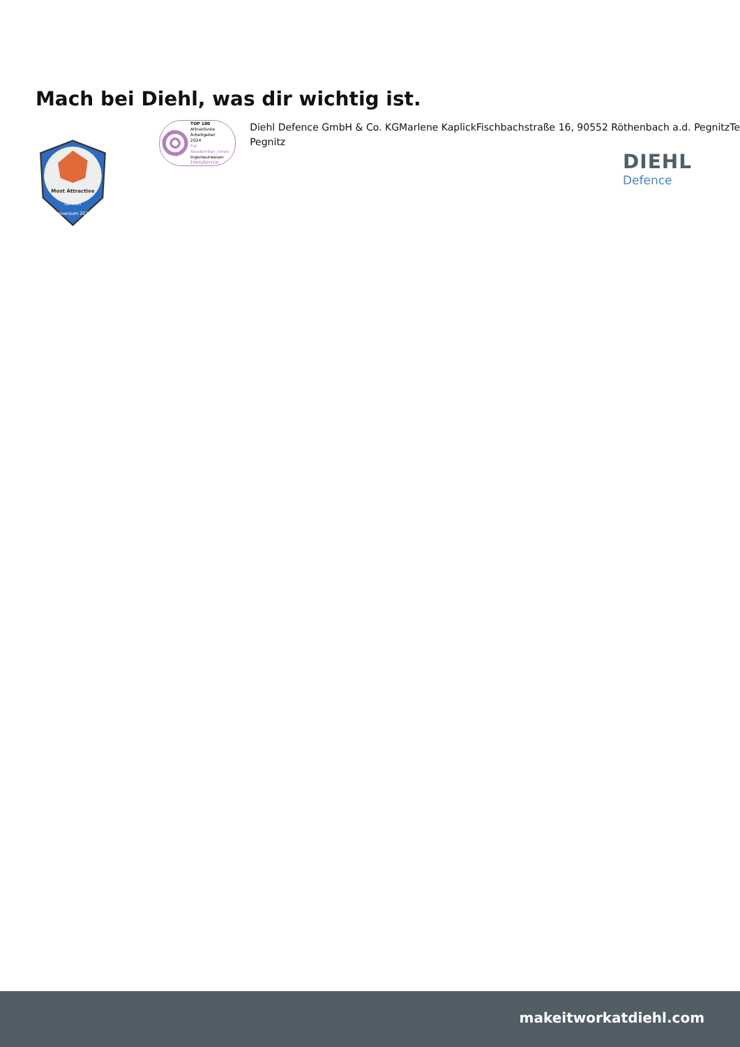Mach bei Diehl, was dir wichtig ist.
Most Attractive
GERMANY
universum 2024
TOP 100
Attraktivste Arbeitgeber
2024
Für Akademiker_innen
Ingenieurwesen
trendence
Diehl Defence GmbH & Co. KGMarlene KaplickFischbachstraße 16, 90552 Röthenbach a.d. PegnitzTe
Pegnitz
DIEHL
Defence
makeitworkatdiehl.com